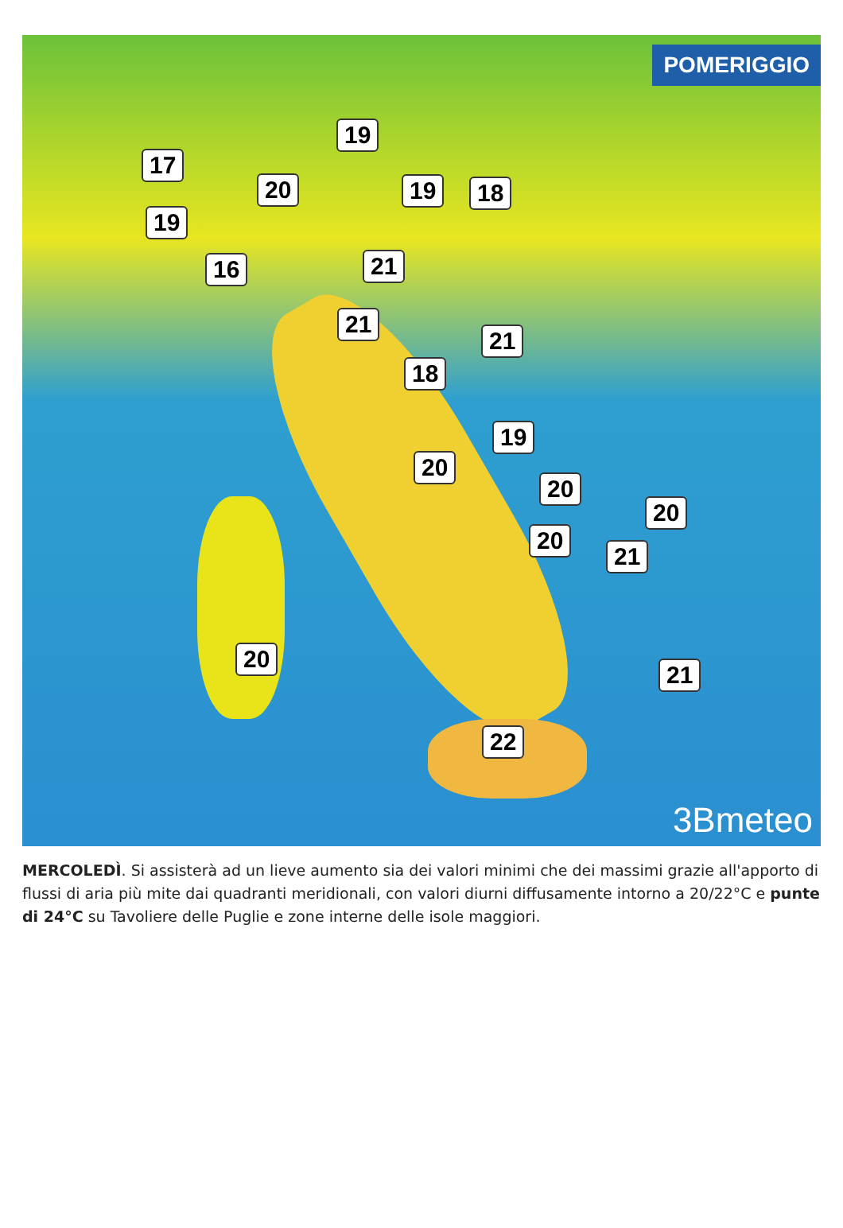POMERIGGIO
19
17
20 19 18
19
16 21
21
21
18
19
20
20
20
20
21
20
21
22
3Bmeteo
MERCOLEDÌ. Si assisterà ad un lieve aumento sia dei valori minimi che dei massimi grazie all'apporto di flussi di aria più mite dai quadranti meridionali, con valori diurni diffusamente intorno a 20/22°C e punte di 24°C su Tavoliere delle Puglie e zone interne delle isole maggiori.